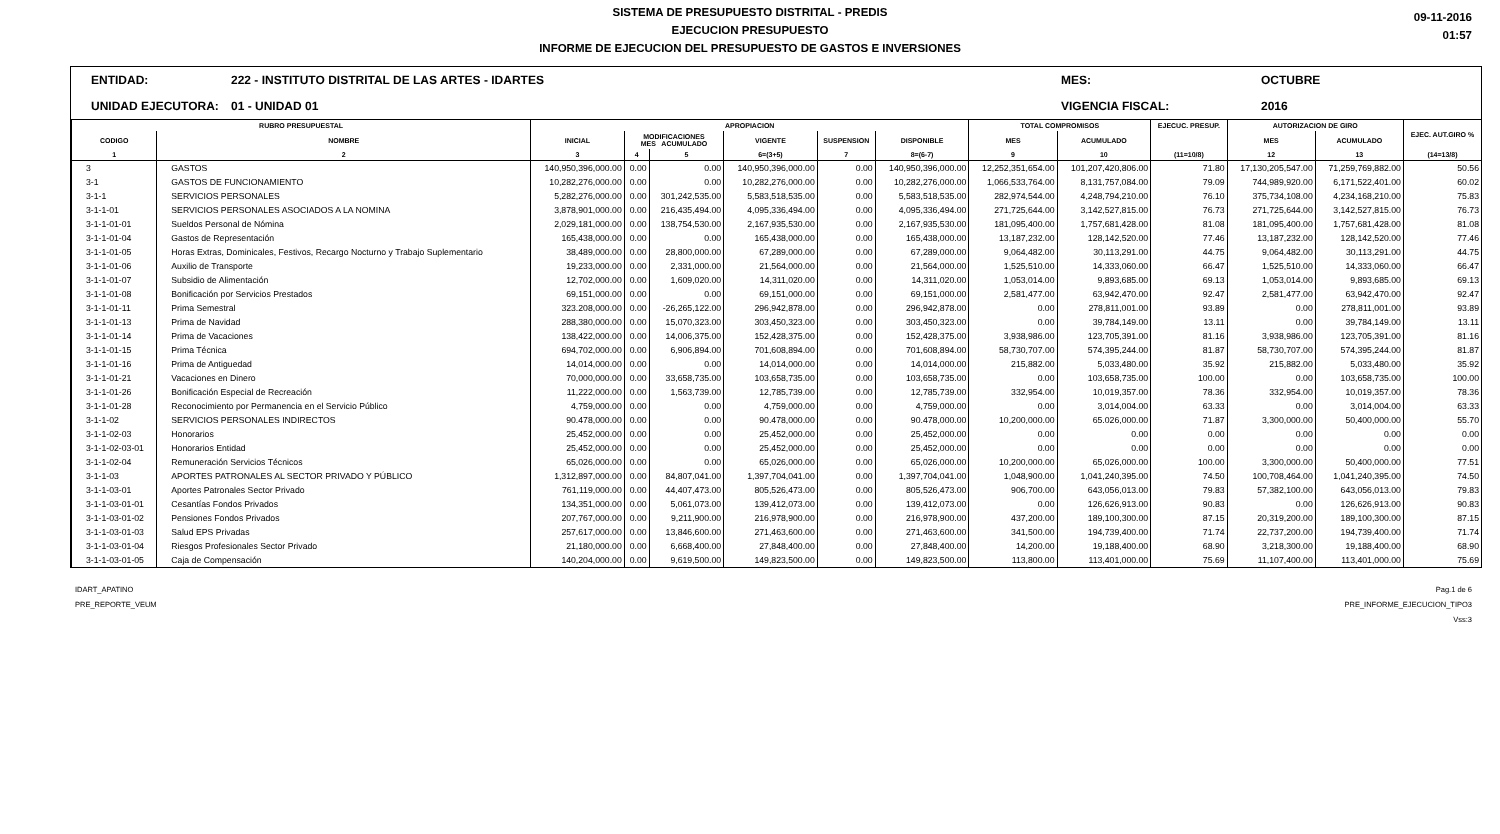SISTEMA DE PRESUPUESTO DISTRITAL - PREDIS
EJECUCION PRESUPUESTO
INFORME DE EJECUCION DEL PRESUPUESTO DE GASTOS E INVERSIONES
09-11-2016
01:57
ENTIDAD: 222 - INSTITUTO DISTRITAL DE LAS ARTES - IDARTES MES: OCTUBRE
UNIDAD EJECUTORA: 01 - UNIDAD 01 VIGENCIA FISCAL: 2016
| RUBRO PRESUPUESTAL | | APROPIACION | | | | | | TOTAL COMPROMISOS | | EJECUC. PRESUP. | AUTORIZACION DE GIRO | | EJEC. AUT.GIRO % |
| --- | --- | --- | --- | --- | --- | --- | --- | --- | --- | --- | --- | --- | --- |
| CODIGO | NOMBRE | INICIAL | MODIFICACIONES MES ACUMULADO | | VIGENTE | SUSPENSION | DISPONIBLE | MES | ACUMULADO | | MES | ACUMULADO | |
| 1 | 2 | 3 | 4 | 5 | 6=(3+5) | 7 | 8=(6-7) | 9 | 10 | (11=10/8) | 12 | 13 | (14=13/8) |
| 3 | GASTOS | 140,950,396,000.00 | 0.00 | 0.00 | 140,950,396,000.00 | 0.00 | 140,950,396,000.00 | 12,252,351,654.00 | 101,207,420,806.00 | 71.80 | 17,130,205,547.00 | 71,259,769,882.00 | 50.56 |
| 3-1 | GASTOS DE FUNCIONAMIENTO | 10,282,276,000.00 | 0.00 | 0.00 | 10,282,276,000.00 | 0.00 | 10,282,276,000.00 | 1,066,533,764.00 | 8,131,757,084.00 | 79.09 | 744,989,920.00 | 6,171,522,401.00 | 60.02 |
| 3-1-1 | SERVICIOS PERSONALES | 5,282,276,000.00 | 0.00 | 301,242,535.00 | 5,583,518,535.00 | 0.00 | 5,583,518,535.00 | 282,974,544.00 | 4,248,794,210.00 | 76.10 | 375,734,108.00 | 4,234,168,210.00 | 75.83 |
| 3-1-1-01 | SERVICIOS PERSONALES ASOCIADOS A LA NOMINA | 3,878,901,000.00 | 0.00 | 216,435,494.00 | 4,095,336,494.00 | 0.00 | 4,095,336,494.00 | 271,725,644.00 | 3,142,527,815.00 | 76.73 | 271,725,644.00 | 3,142,527,815.00 | 76.73 |
| 3-1-1-01-01 | Sueldos Personal de Nómina | 2,029,181,000.00 | 0.00 | 138,754,530.00 | 2,167,935,530.00 | 0.00 | 2,167,935,530.00 | 181,095,400.00 | 1,757,681,428.00 | 81.08 | 181,095,400.00 | 1,757,681,428.00 | 81.08 |
| 3-1-1-01-04 | Gastos de Representación | 165,438,000.00 | 0.00 | 0.00 | 165,438,000.00 | 0.00 | 165,438,000.00 | 13,187,232.00 | 128,142,520.00 | 77.46 | 13,187,232.00 | 128,142,520.00 | 77.46 |
| 3-1-1-01-05 | Horas Extras, Dominicales, Festivos, Recargo Nocturno y Trabajo Suplementario | 38,489,000.00 | 0.00 | 28,800,000.00 | 67,289,000.00 | 0.00 | 67,289,000.00 | 9,064,482.00 | 30,113,291.00 | 44.75 | 9,064,482.00 | 30,113,291.00 | 44.75 |
| 3-1-1-01-06 | Auxilio de Transporte | 19,233,000.00 | 0.00 | 2,331,000.00 | 21,564,000.00 | 0.00 | 21,564,000.00 | 1,525,510.00 | 14,333,060.00 | 66.47 | 1,525,510.00 | 14,333,060.00 | 66.47 |
| 3-1-1-01-07 | Subsidio de Alimentación | 12,702,000.00 | 0.00 | 1,609,020.00 | 14,311,020.00 | 0.00 | 14,311,020.00 | 1,053,014.00 | 9,893,685.00 | 69.13 | 1,053,014.00 | 9,893,685.00 | 69.13 |
| 3-1-1-01-08 | Bonificación por Servicios Prestados | 69,151,000.00 | 0.00 | 0.00 | 69,151,000.00 | 0.00 | 69,151,000.00 | 2,581,477.00 | 63,942,470.00 | 92.47 | 2,581,477.00 | 63,942,470.00 | 92.47 |
| 3-1-1-01-11 | Prima Semestral | 323.208,000.00 | 0.00 | -26,265,122.00 | 296,942,878.00 | 0.00 | 296,942,878.00 | 0.00 | 278,811,001.00 | 93.89 | 0.00 | 278,811,001.00 | 93.89 |
| 3-1-1-01-13 | Prima de Navidad | 288,380,000.00 | 0.00 | 15,070,323.00 | 303,450,323.00 | 0.00 | 303,450,323.00 | 0.00 | 39,784,149.00 | 13.11 | 0.00 | 39,784,149.00 | 13.11 |
| 3-1-1-01-14 | Prima de Vacaciones | 138,422,000.00 | 0.00 | 14,006,375.00 | 152,428,375.00 | 0.00 | 152,428,375.00 | 3,938,986.00 | 123,705,391.00 | 81.16 | 3,938,986.00 | 123,705,391.00 | 81.16 |
| 3-1-1-01-15 | Prima Técnica | 694,702,000.00 | 0.00 | 6,906,894.00 | 701,608,894.00 | 0.00 | 701,608,894.00 | 58,730,707.00 | 574,395,244.00 | 81.87 | 58,730,707.00 | 574,395,244.00 | 81.87 |
| 3-1-1-01-16 | Prima de Antiguedad | 14,014,000.00 | 0.00 | 0.00 | 14,014,000.00 | 0.00 | 14,014,000.00 | 215,882.00 | 5,033,480.00 | 35.92 | 215,882.00 | 5,033,480.00 | 35.92 |
| 3-1-1-01-21 | Vacaciones en Dinero | 70,000,000.00 | 0.00 | 33,658,735.00 | 103,658,735.00 | 0.00 | 103,658,735.00 | 0.00 | 103,658,735.00 | 100.00 | 0.00 | 103,658,735.00 | 100.00 |
| 3-1-1-01-26 | Bonificación Especial de Recreación | 11,222,000.00 | 0.00 | 1,563,739.00 | 12,785,739.00 | 0.00 | 12,785,739.00 | 332,954.00 | 10,019,357.00 | 78.36 | 332,954.00 | 10,019,357.00 | 78.36 |
| 3-1-1-01-28 | Reconocimiento por Permanencia en el Servicio Público | 4,759,000.00 | 0.00 | 0.00 | 4,759,000.00 | 0.00 | 4,759,000.00 | 0.00 | 3,014,004.00 | 63.33 | 0.00 | 3,014,004.00 | 63.33 |
| 3-1-1-02 | SERVICIOS PERSONALES INDIRECTOS | 90.478,000.00 | 0.00 | 0.00 | 90.478,000.00 | 0.00 | 90.478,000.00 | 10,200,000.00 | 65.026,000.00 | 71.87 | 3,300,000.00 | 50,400,000.00 | 55.70 |
| 3-1-1-02-03 | Honorarios | 25,452,000.00 | 0.00 | 0.00 | 25,452,000.00 | 0.00 | 25,452,000.00 | 0.00 | 0.00 | 0.00 | 0.00 | 0.00 | 0.00 |
| 3-1-1-02-03-01 | Honorarios Entidad | 25,452,000.00 | 0.00 | 0.00 | 25,452,000.00 | 0.00 | 25,452,000.00 | 0.00 | 0.00 | 0.00 | 0.00 | 0.00 | 0.00 |
| 3-1-1-02-04 | Remuneración Servicios Técnicos | 65,026,000.00 | 0.00 | 0.00 | 65,026,000.00 | 0.00 | 65,026,000.00 | 10,200,000.00 | 65,026,000.00 | 100.00 | 3,300,000.00 | 50,400,000.00 | 77.51 |
| 3-1-1-03 | APORTES PATRONALES AL SECTOR PRIVADO Y PÚBLICO | 1,312,897,000.00 | 0.00 | 84,807,041.00 | 1,397,704,041.00 | 0.00 | 1,397,704,041.00 | 1,048,900.00 | 1,041,240,395.00 | 74.50 | 100,708,464.00 | 1,041,240,395.00 | 74.50 |
| 3-1-1-03-01 | Aportes Patronales Sector Privado | 761,119,000.00 | 0.00 | 44,407,473.00 | 805,526,473.00 | 0.00 | 805,526,473.00 | 906,700.00 | 643,056,013.00 | 79.83 | 57,382,100.00 | 643,056,013.00 | 79.83 |
| 3-1-1-03-01-01 | Cesantías Fondos Privados | 134,351,000.00 | 0.00 | 5,061,073.00 | 139,412,073.00 | 0.00 | 139,412,073.00 | 0.00 | 126,626,913.00 | 90.83 | 0.00 | 126,626,913.00 | 90.83 |
| 3-1-1-03-01-02 | Pensiones Fondos Privados | 207,767,000.00 | 0.00 | 9,211,900.00 | 216,978,900.00 | 0.00 | 216,978,900.00 | 437,200.00 | 189,100,300.00 | 87.15 | 20,319,200.00 | 189,100,300.00 | 87.15 |
| 3-1-1-03-01-03 | Salud EPS Privadas | 257,617,000.00 | 0.00 | 13,846,600.00 | 271,463,600.00 | 0.00 | 271,463,600.00 | 341,500.00 | 194,739,400.00 | 71.74 | 22,737,200.00 | 194,739,400.00 | 71.74 |
| 3-1-1-03-01-04 | Riesgos Profesionales Sector Privado | 21,180,000.00 | 0.00 | 6,668,400.00 | 27,848,400.00 | 0.00 | 27,848,400.00 | 14,200.00 | 19,188,400.00 | 68.90 | 3,218,300.00 | 19,188,400.00 | 68.90 |
| 3-1-1-03-01-05 | Caja de Compensación | 140,204,000.00 | 0.00 | 9,619,500.00 | 149,823,500.00 | 0.00 | 149,823,500.00 | 113,800.00 | 113,401,000.00 | 75.69 | 11,107,400.00 | 113,401,000.00 | 75.69 |
IDART_APATINO
PRE_REPORTE_VEUM
Pag.1 de 6
PRE_INFORME_EJECUCION_TIPO3
Vss:3